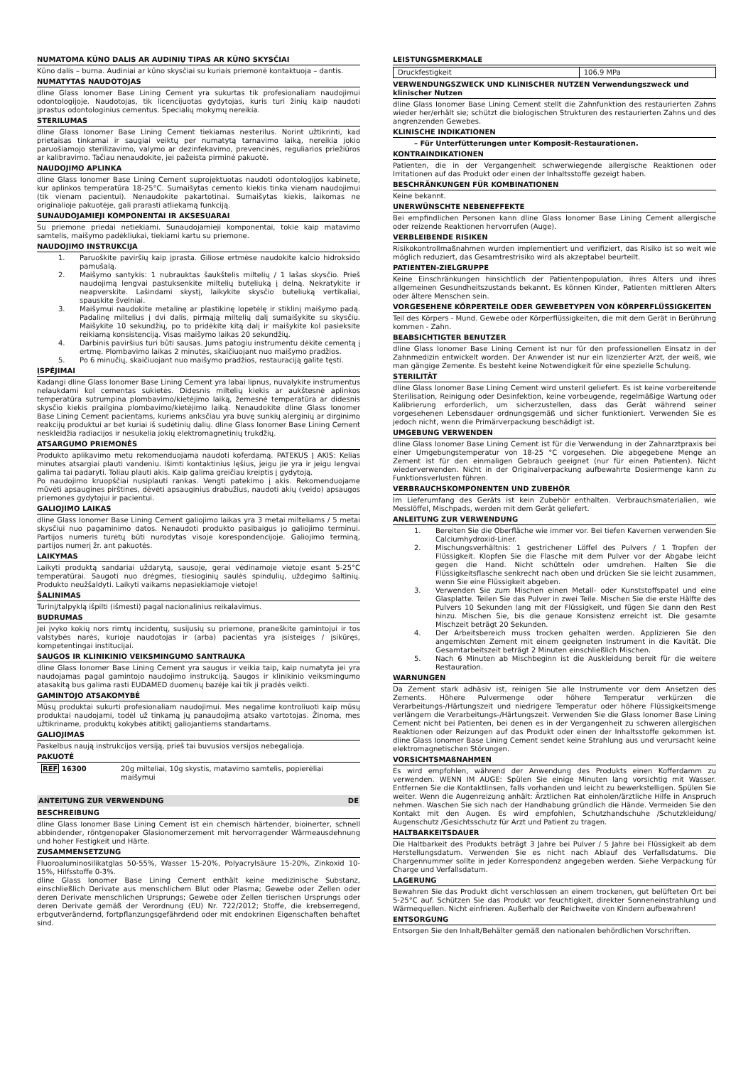NUMATOMA KŪNO DALIS AR AUDINIŲ TIPAS AR KŪNO SKYSČIAI
Kūno dalis – burna. Audiniai ar kūno skysčiai su kuriais priemonė kontaktuoja – dantis.
NUMATYTAS NAUDOTOJAS
dline Glass Ionomer Base Lining Cement yra sukurtas tik profesionaliam naudojimui odontologijoje. Naudotojas, tik licencijuotas gydytojas, kuris turi žinių kaip naudoti įprastus odontologinius cementus. Specialių mokymų nereikia.
STERILUMAS
dline Glass Ionomer Base Lining Cement tiekiamas nesterilus. Norint užtikrinti, kad prietaisas tinkamai ir saugiai veiktų per numatytą tarnavimo laiką, nereikia jokio paruošiamojo sterilizavimo, valymo ar dezinfekavimo, prevencinės, reguliarios priežiūros ar kalibravimo. Tačiau nenaudokite, jei pažeista pirminė pakuotė.
NAUDOJIMO APLINKA
dline Glass Ionomer Base Lining Cement suprojektuotas naudoti odontologijos kabinete, kur aplinkos temperatūra 18-25°C. Sumaišytas cemento kiekis tinka vienam naudojimui (tik vienam pacientui). Nenaudokite pakartotinai. Sumaišytas kiekis, laikomas ne originalioje pakuotėje, gali prarasti atliekamą funkciją.
SUNAUDOJAMIEJI KOMPONENTAI IR AKSESUARAI
Su priemone priedai netiekiami. Sunaudojamieji komponentai, tokie kaip matavimo samtelis, maišymo padėkliukai, tiekiami kartu su priemone.
NAUDOJIMO INSTRUKCIJA
1. Paruoškite paviršių kaip įprasta. Giliose ertmėse naudokite kalcio hidroksido pamušalą.
2. Maišymo santykis: 1 nubrauktas šaukštelis miltelių / 1 lašas skysčio. Prieš naudojimą lengvai pastuksenkite miltelių buteliuką į delną. Nekratykite ir neapverskite. Lašindami skystį, laikykite skysčio buteliuką vertikaliai, spauskite švelniai.
3. Maišymui naudokite metalinę ar plastikinę lopetėlę ir stiklinį maišymo padą. Padalinę miltelius į dvi dalis, pirmąją miltelių dalį sumaišykite su skysčiu. Maišykite 10 sekundžių, po to pridėkite kitą dalį ir maišykite kol pasieksite reikiamą konsistenciją. Visas maišymo laikas 20 sekundžių.
4. Darbinis paviršius turi būti sausas. Jums patogiu instrumentu dėkite cementą į ertmę. Plombavimo laikas 2 minutės, skaičiuojant nuo maišymo pradžios.
5. Po 6 minučių, skaičiuojant nuo maišymo pradžios, restauraciją galite tęsti.
ĮSPĖJIMAI
Kadangi dline Glass Ionomer Base Lining Cement yra labai lipnus, nuvalykite instrumentus nelaukdami kol cementas sukietės. Didesnis miltelių kiekis ar aukštesnė aplinkos temperatūra sutrumpina plombavimo/kietėjimo laiką, žemesnė temperatūra ar didesnis skysčio kiekis prailgina plombavimo/kietėjimo laiką. Nenaudokite dline Glass Ionomer Base Lining Cement pacientams, kuriems anksčiau yra buvę sunkių alerginių ar dirginimo reakcijų produktui ar bet kuriai iš sudėtinių dalių. dline Glass Ionomer Base Lining Cement neskleidžia radiacijos ir nesukelia jokių elektromagnetinių trukdžių.
ATSARGUMO PRIEMONĖS
Produkto aplikavimo metu rekomenduojama naudoti koferdamą. PATEKUS Į AKIS: Kelias minutes atsargiai plauti vandeniu. Išimti kontaktinius lęšius, jeigu jie yra ir jeigu lengvai galima tai padaryti. Toliau plauti akis. Kaip galima greičiau kreiptis į gydytoją.
Po naudojimo kruopščiai nusiplauti rankas. Vengti patekimo į akis. Rekomenduojame mūvėti apsaugines pirštines, dėvėti apsauginius drabužius, naudoti akių (veido) apsaugos priemones gydytojui ir pacientui.
GALIOJIMO LAIKAS
dline Glass Ionomer Base Lining Cement galiojimo laikas yra 3 metai milteliams / 5 metai skysčiui nuo pagaminimo datos. Nenaudoti produkto pasibaigus jo galiojimo terminui. Partijos numeris turėtų būti nurodytas visoje korespondencijoje. Galiojimo terminą, partijos numerį žr. ant pakuotės.
LAIKYMAS
Laikyti produktą sandariai uždarytą, sausoje, gerai vėdinamoje vietoje esant 5-25°C temperatūrai. Saugoti nuo drėgmės, tiesioginių saulės spindulių, uždegimo šaltinių. Produkto neužšaldyti. Laikyti vaikams nepasiekiamoje vietoje!
ŠALINIMAS
Turinį/talpyklą išpilti (išmesti) pagal nacionalinius reikalavimus.
BUDRUMAS
Jei įvyko kokių nors rimtų incidentų, susijusių su priemone, praneškite gamintojui ir tos valstybės narės, kurioje naudotojas ir (arba) pacientas yra įsisteigęs / įsikūręs, kompetentingai institucijai.
SAUGOS IR KLINIKINIO VEIKSMINGUMO SANTRAUKA
dline Glass Ionomer Base Lining Cement yra saugus ir veikia taip, kaip numatyta jei yra naudojamas pagal gamintojo naudojimo instrukciją. Saugos ir klinikinio veiksmingumo atasakitą bus galima rasti EUDAMED duomenų bazėje kai tik ji pradės veikti.
GAMINTOJO ATSAKOMYBĖ
Mūsų produktai sukurti profesionaliam naudojimui. Mes negalime kontroliuoti kaip mūsų produktai naudojami, todėl už tinkamą jų panaudojimą atsako vartotojas. Žinoma, mes užtikriname, produktų kokybės atitiktį galiojantiems standartams.
GALIOJIMAS
Paskelbus naują instrukcijos versiją, prieš tai buvusios versijos nebegalioja.
PAKUOTĖ
| REF 16300 | 20g milteliai, 10g skystis, matavimo samtelis, popierėliai maišymui |
ANTEITUNG ZUR VERWENDUNG DE
BESCHREIBUNG
dline Glass Ionomer Base Lining Cement ist ein chemisch härtender, bioinerter, schnell abbindender, röntgenopaker Glasionomerzement mit hervorragender Wärmeausdehnung und hoher Festigkeit und Härte.
ZUSAMMENSETZUNG
Fluoroaluminosilikatglas 50-55%, Wasser 15-20%, Polyacrylsäure 15-20%, Zinkoxid 10-15%, Hilfsstoffe 0-3%.
dline Glass Ionomer Base Lining Cement enthält keine medizinische Substanz, einschließlich Derivate aus menschlichem Blut oder Plasma; Gewebe oder Zellen oder deren Derivate menschlichen Ursprungs; Gewebe oder Zellen tierischen Ursprungs oder deren Derivate gemäß der Verordnung (EU) Nr. 722/2012; Stoffe, die krebserregend, erbgutverändernd, fortpflanzungsgefährdend oder mit endokrinen Eigenschaften behaftet sind.
LEISTUNGSMERKMALE
| Druckfestigkeit | 106.9 MPa |
VERWENDUNGSZWECK UND KLINISCHER NUTZEN Verwendungszweck und klinischer Nutzen
dline Glass Ionomer Base Lining Cement stellt die Zahnfunktion des restaurierten Zahns wieder her/erhält sie; schützt die biologischen Strukturen des restaurierten Zahns und des angrenzenden Gewebes.
KLINISCHE INDIKATIONEN
– Für Unterfütterungen unter Komposit-Restaurationen.
KONTRAINDIKATIONEN
Patienten, die in der Vergangenheit schwerwiegende allergische Reaktionen oder Irritationen auf das Produkt oder einen der Inhaltsstoffe gezeigt haben.
BESCHRÄNKUNGEN FÜR KOMBINATIONEN
Keine bekannt.
UNERWÜNSCHTE NEBENEFFEKTE
Bei empfindlichen Personen kann dline Glass Ionomer Base Lining Cement allergische oder reizende Reaktionen hervorrufen (Auge).
VERBLEIBENDE RISIKEN
Risikokontrollmaßnahmen wurden implementiert und verifiziert, das Risiko ist so weit wie möglich reduziert, das Gesamtrestrisiko wird als akzeptabel beurteilt.
PATIENTEN-ZIELGRUPPE
Keine Einschränkungen hinsichtlich der Patientenpopulation, ihres Alters und ihres allgemeinen Gesundheitszustands bekannt. Es können Kinder, Patienten mittleren Alters oder ältere Menschen sein.
VORGESEHENE KÖRPERTEILE ODER GEWEBETYPEN VON KÖRPERFLÜSSIGKEITEN
Teil des Körpers - Mund. Gewebe oder Körperflüssigkeiten, die mit dem Gerät in Berührung kommen - Zahn.
BEABSICHTIGTER BENUTZER
dline Glass Ionomer Base Lining Cement ist nur für den professionellen Einsatz in der Zahnmedizin entwickelt worden. Der Anwender ist nur ein lizenzierter Arzt, der weiß, wie man gängige Zemente. Es besteht keine Notwendigkeit für eine spezielle Schulung.
STERILITÄT
dline Glass Ionomer Base Lining Cement wird unsteril geliefert. Es ist keine vorbereitende Sterilisation, Reinigung oder Desinfektion, keine vorbeugende, regelmäßige Wartung oder Kalibrierung erforderlich, um sicherzustellen, dass das Gerät während seiner vorgesehenen Lebensdauer ordnungsgemäß und sicher funktioniert. Verwenden Sie es jedoch nicht, wenn die Primärverpackung beschädigt ist.
UMGEBUNG VERWENDEN
dline Glass Ionomer Base Lining Cement ist für die Verwendung in der Zahnarztpraxis bei einer Umgebungstemperatur von 18-25 °C vorgesehen. Die abgegebene Menge an Zement ist für den einmaligen Gebrauch geeignet (nur für einen Patienten). Nicht wiederverwenden. Nicht in der Originalverpackung aufbewahrte Dosiermenge kann zu Funktionsverlusten führen.
VERBRAUCHSKOMPONENTEN UND ZUBEHÖR
Im Lieferumfang des Geräts ist kein Zubehör enthalten. Verbrauchsmaterialien, wie Messlöffel, Mischpads, werden mit dem Gerät geliefert.
ANLEITUNG ZUR VERWENDUNG
1. Bereiten Sie die Oberfläche wie immer vor. Bei tiefen Kavernen verwenden Sie Calciumhydroxid-Liner.
2. Mischungsverhältnis: 1 gestrichener Löffel des Pulvers / 1 Tropfen der Flüssigkeit. Klopfen Sie die Flasche mit dem Pulver vor der Abgabe leicht gegen die Hand. Nicht schütteln oder umdrehen. Halten Sie die Flüssigkeitsflasche senkrecht nach oben und drücken Sie sie leicht zusammen, wenn Sie eine Flüssigkeit abgeben.
3. Verwenden Sie zum Mischen einen Metall- oder Kunststoffspatel und eine Glasplatte. Teilen Sie das Pulver in zwei Teile. Mischen Sie die erste Hälfte des Pulvers 10 Sekunden lang mit der Flüssigkeit, und fügen Sie dann den Rest hinzu. Mischen Sie, bis die genaue Konsistenz erreicht ist. Die gesamte Mischzeit beträgt 20 Sekunden.
4. Der Arbeitsbereich muss trocken gehalten werden. Applizieren Sie den angemischten Zement mit einem geeigneten Instrument in die Kavität. Die Gesamtarbeitszeit beträgt 2 Minuten einschließlich Mischen.
5. Nach 6 Minuten ab Mischbeginn ist die Auskleidung bereit für die weitere Restauration.
WARNUNGEN
Da Zement stark adhäsiv ist, reinigen Sie alle Instrumente vor dem Ansetzen des Zements. Höhere Pulvermenge oder höhere Temperatur verkürzen die Verarbeitungs-/Härtungszeit und niedrigere Temperatur oder höhere Flüssigkeitsmenge verlängern die Verarbeitungs-/Härtungszeit. Verwenden Sie die Glass Ionomer Base Lining Cement nicht bei Patienten, bei denen es in der Vergangenheit zu schweren allergischen Reaktionen oder Reizungen auf das Produkt oder einen der Inhaltsstoffe gekommen ist. dline Glass Ionomer Base Lining Cement sendet keine Strahlung aus und verursacht keine elektromagnetischen Störungen.
VORSICHTSMAßNAHMEN
Es wird empfohlen, während der Anwendung des Produkts einen Kofferdamm zu verwenden. WENN IM AUGE: Spülen Sie einige Minuten lang vorsichtig mit Wasser. Entfernen Sie die Kontaktlinsen, falls vorhanden und leicht zu bewerkstelligen. Spülen Sie weiter. Wenn die Augenreizung anhält: Ärztlichen Rat einholen/ärztliche Hilfe in Anspruch nehmen. Waschen Sie sich nach der Handhabung gründlich die Hände. Vermeiden Sie den Kontakt mit den Augen. Es wird empfohlen, Schutzhandschuhe /Schutzkleidung/ Augenschutz /Gesichtsschutz für Arzt und Patient zu tragen.
HALTBARKEITSDAUER
Die Haltbarkeit des Produkts beträgt 3 Jahre bei Pulver / 5 Jahre bei Flüssigkeit ab dem Herstellungsdatum. Verwenden Sie es nicht nach Ablauf des Verfallsdatums. Die Chargennummer sollte in jeder Korrespondenz angegeben werden. Siehe Verpackung für Charge und Verfallsdatum.
LAGERUNG
Bewahren Sie das Produkt dicht verschlossen an einem trockenen, gut belüfteten Ort bei 5-25°C auf. Schützen Sie das Produkt vor feuchtigkeit, direkter Sonneneinstrahlung und Wärmequellen. Nicht einfrieren. Außerhalb der Reichweite von Kindern aufbewahren!
ENTSORGUNG
Entsorgen Sie den Inhalt/Behälter gemäß den nationalen behördlichen Vorschriften.